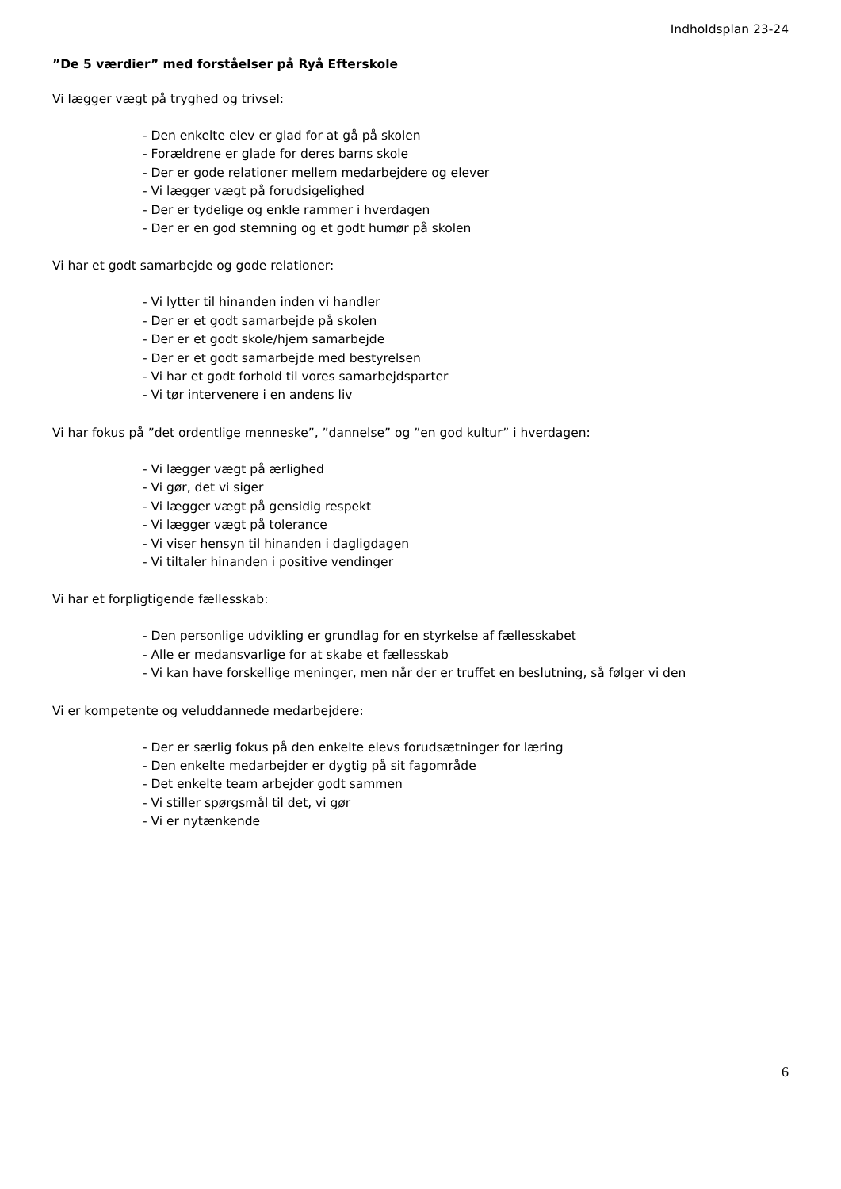Indholdsplan 23-24
”De 5 værdier” med forståelser på Ryå Efterskole
Vi lægger vægt på tryghed og trivsel:
- Den enkelte elev er glad for at gå på skolen
- Forældrene er glade for deres barns skole
- Der er gode relationer mellem medarbejdere og elever
- Vi lægger vægt på forudsigelighed
- Der er tydelige og enkle rammer i hverdagen
- Der er en god stemning og et godt humør på skolen
Vi har et godt samarbejde og gode relationer:
- Vi lytter til hinanden inden vi handler
- Der er et godt samarbejde på skolen
- Der er et godt skole/hjem samarbejde
- Der er et godt samarbejde med bestyrelsen
- Vi har et godt forhold til vores samarbejdsparter
- Vi tør intervenere i en andens liv
Vi har fokus på ”det ordentlige menneske”, ”dannelse” og ”en god kultur” i hverdagen:
- Vi lægger vægt på ærlighed
- Vi gør, det vi siger
- Vi lægger vægt på gensidig respekt
- Vi lægger vægt på tolerance
- Vi viser hensyn til hinanden i dagligdagen
- Vi tiltaler hinanden i positive vendinger
Vi har et forpligtigende fællesskab:
- Den personlige udvikling er grundlag for en styrkelse af fællesskabet
- Alle er medansvarlige for at skabe et fællesskab
- Vi kan have forskellige meninger, men når der er truffet en beslutning, så følger vi den
Vi er kompetente og veluddannede medarbejdere:
- Der er særlig fokus på den enkelte elevs forudsætninger for læring
- Den enkelte medarbejder er dygtig på sit fagområde
- Det enkelte team arbejder godt sammen
- Vi stiller spørgsmål til det, vi gør
- Vi er nytænkende
6